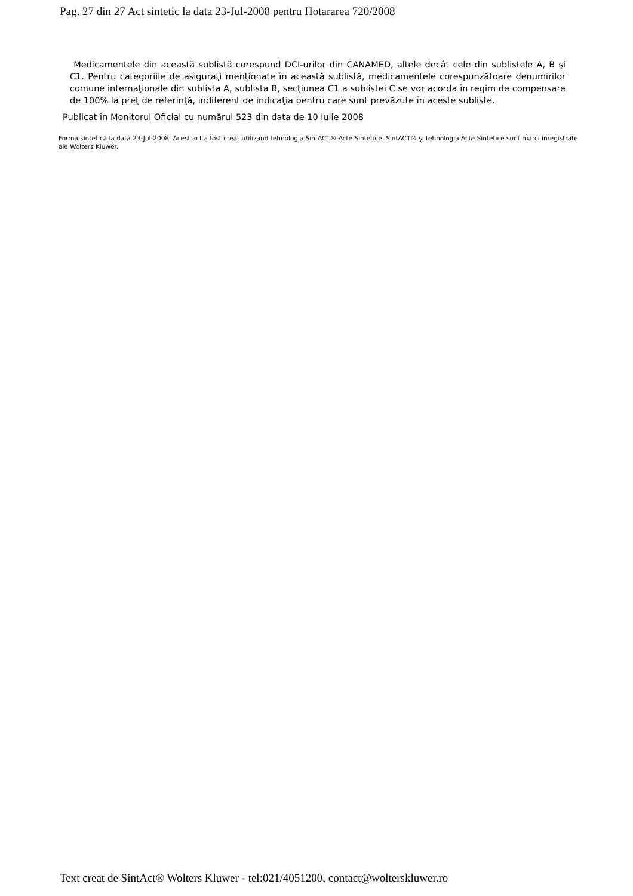Pag. 27 din 27 Act sintetic la data 23-Jul-2008 pentru Hotararea 720/2008
Medicamentele din această sublistă corespund DCI-urilor din CANAMED, altele decât cele din sublistele A, B şi C1. Pentru categoriile de asiguraţi menţionate în această sublistă, medicamentele corespunzătoare denumirilor comune internaţionale din sublista A, sublista B, secţiunea C1 a sublistei C se vor acorda în regim de compensare de 100% la preţ de referinţă, indiferent de indicaţia pentru care sunt prevăzute în aceste subliste.
Publicat în Monitorul Oficial cu numărul 523 din data de 10 iulie 2008
Forma sintetică la data 23-Jul-2008. Acest act a fost creat utilizand tehnologia SintACT®-Acte Sintetice. SintACT® şi tehnologia Acte Sintetice sunt mărci inregistrate ale Wolters Kluwer.
Text creat de SintAct® Wolters Kluwer - tel:021/4051200, contact@wolterskluwer.ro